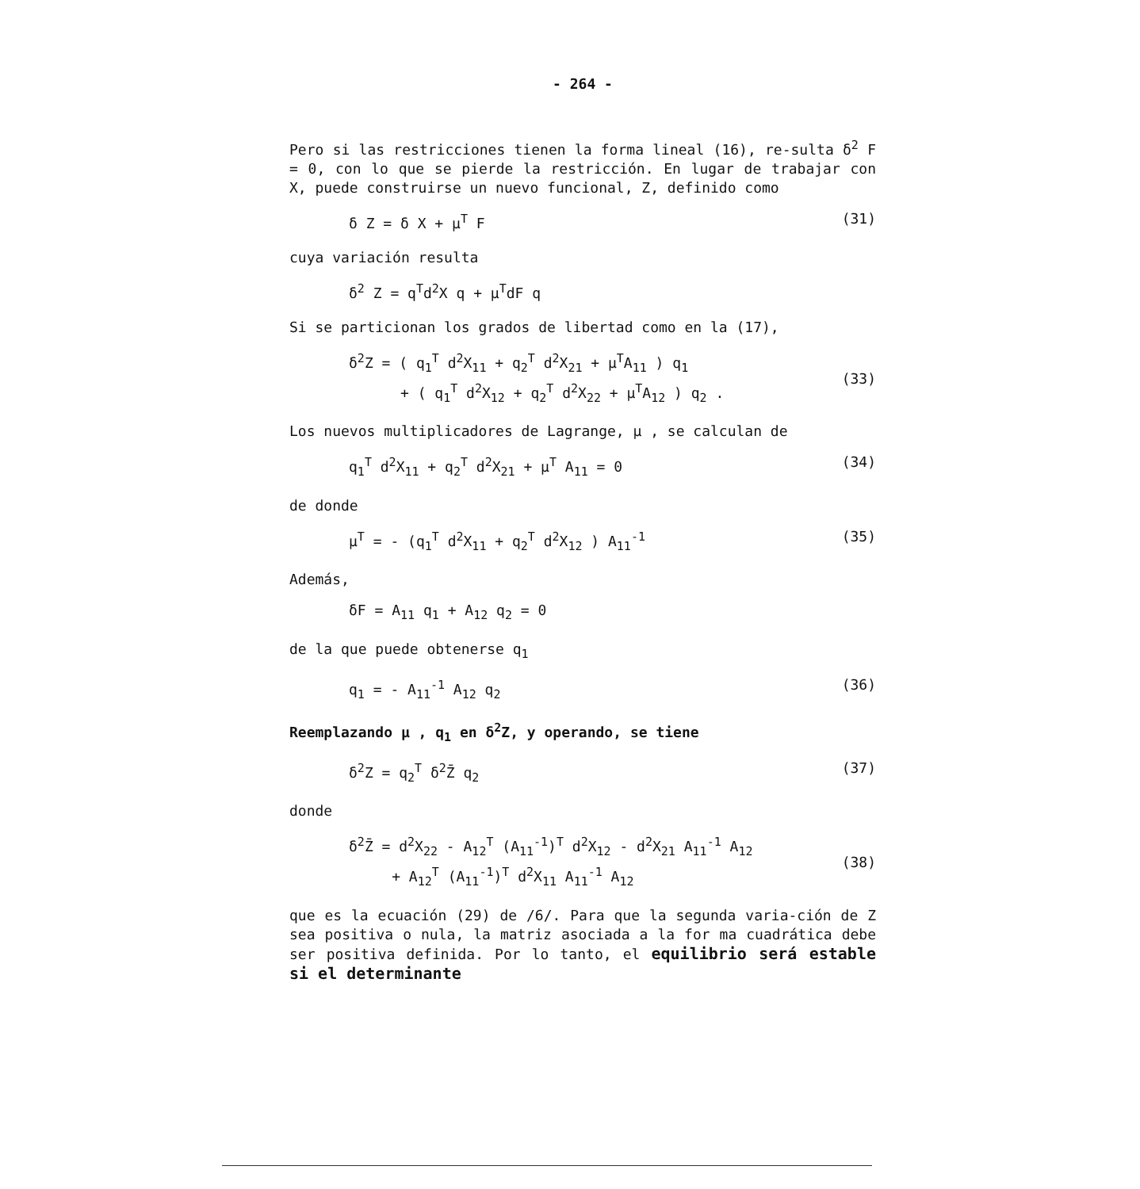- 264 -
Pero si las restricciones tienen la forma lineal (16), re-sulta δ<sup>2</sup> F = 0, con lo que se pierde la restricción. En lugar de trabajar con X, puede construirse un nuevo funcional, Z, definido como
δ Z = δ X + μ<sup>T</sup> F (31)
cuya variación resulta
δ<sup>2</sup> Z = q<sup>T</sup>d<sup>2</sup>X q + μ<sup>T</sup>dF q
Si se particionan los grados de libertad como en la (17),
δ<sup>2</sup>Z = ( q<sub>1</sub><sup>T</sup> d<sup>2</sup>X<sub>11</sub> + q<sub>2</sub><sup>T</sup> d<sup>2</sup>X<sub>21</sub> + μ<sup>T</sup>A<sub>11</sub> ) q<sub>1</sub>
+ ( q<sub>1</sub><sup>T</sup> d<sup>2</sup>X<sub>12</sub> + q<sub>2</sub><sup>T</sup> d<sup>2</sup>X<sub>22</sub> + μ<sup>T</sup>A<sub>12</sub> ) q<sub>2</sub> .
(33)
Los nuevos multiplicadores de Lagrange, μ , se calculan de
q<sub>1</sub><sup>T</sup> d<sup>2</sup>X<sub>11</sub> + q<sub>2</sub><sup>T</sup> d<sup>2</sup>X<sub>21</sub> + μ<sup>T</sup> A<sub>11</sub> = 0 (34)
de donde
μ<sup>T</sup> = - (q<sub>1</sub><sup>T</sup> d<sup>2</sup>X<sub>11</sub> + q<sub>2</sub><sup>T</sup> d<sup>2</sup>X<sub>12</sub> ) A<sub>11</sub><sup>-1</sup> (35)
Además,
δF = A<sub>11</sub> q<sub>1</sub> + A<sub>12</sub> q<sub>2</sub> = 0
de la que puede obtenerse q<sub>1</sub>
q<sub>1</sub> = - A<sub>11</sub><sup>-1</sup> A<sub>12</sub> q<sub>2</sub> (36)
Reemplazando μ , q<sub>1</sub> en δ<sup>2</sup>Z, y operando, se tiene
δ<sup>2</sup>Z = q<sub>2</sub><sup>T</sup> δ<sup>2</sup>Z̄ q<sub>2</sub> (37)
donde
δ<sup>2</sup>Z̄ = d<sup>2</sup>X<sub>22</sub> - A<sub>12</sub><sup>T</sup> (A<sub>11</sub><sup>-1</sup>)<sup>T</sup> d<sup>2</sup>X<sub>12</sub> - d<sup>2</sup>X<sub>21</sub> A<sub>11</sub><sup>-1</sup> A<sub>12</sub>
+ A<sub>12</sub><sup>T</sup> (A<sub>11</sub><sup>-1</sup>)<sup>T</sup> d<sup>2</sup>X<sub>11</sub> A<sub>11</sub><sup>-1</sup> A<sub>12</sub>
(38)
que es la ecuación (29) de /6/. Para que la segunda varia-ción de Z sea positiva o nula, la matriz asociada a la for ma cuadrática debe ser positiva definida. Por lo tanto, el equilibrio será estable si el determinante